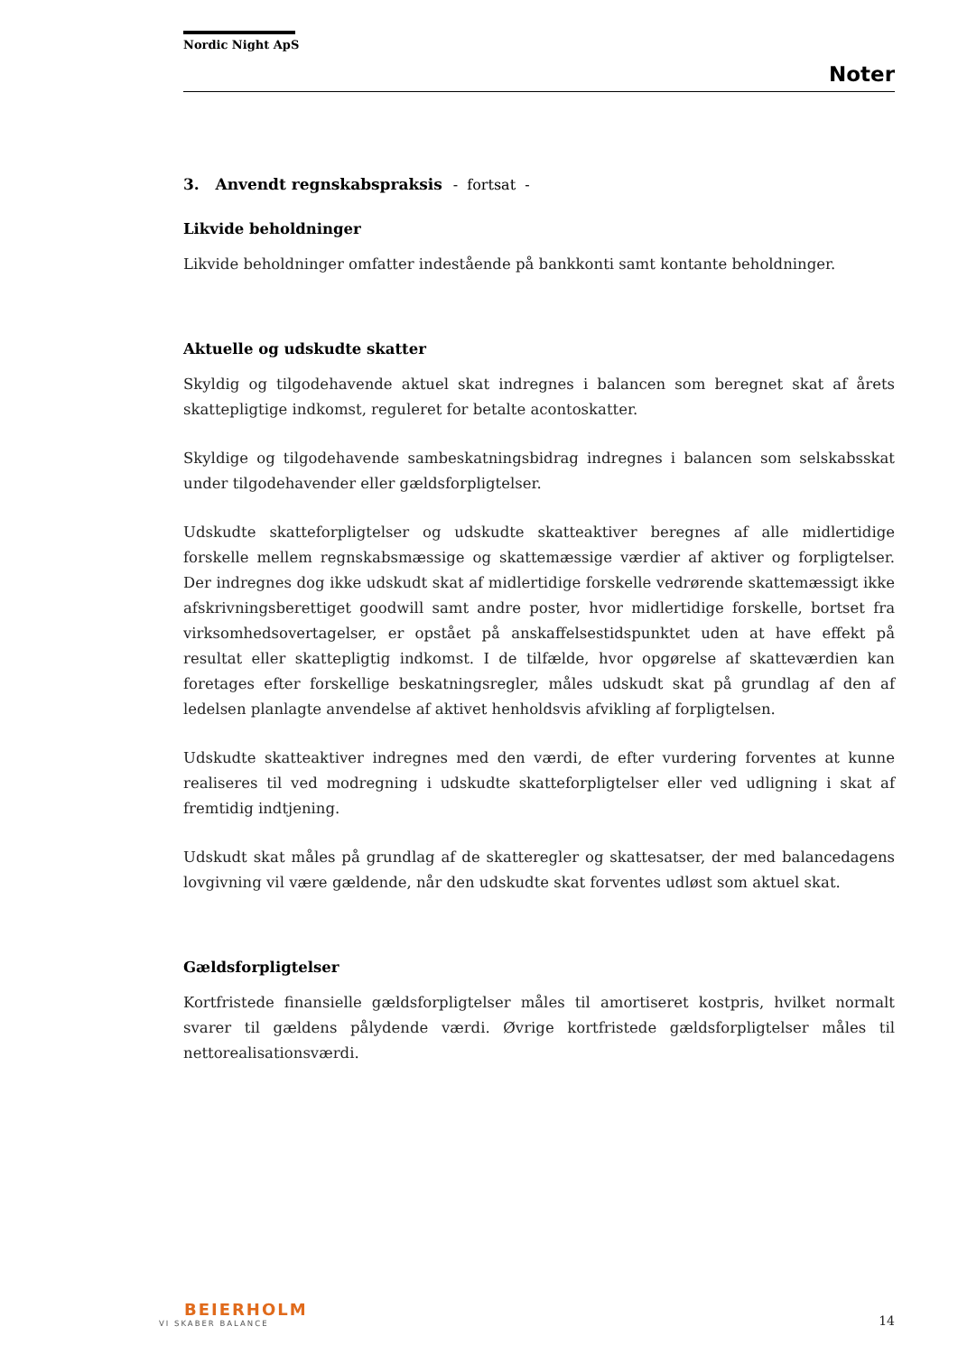Nordic Night ApS
Noter
3. Anvendt regnskabspraksis - fortsat -
Likvide beholdninger
Likvide beholdninger omfatter indestående på bankkonti samt kontante beholdninger.
Aktuelle og udskudte skatter
Skyldig og tilgodehavende aktuel skat indregnes i balancen som beregnet skat af årets skattepligtige indkomst, reguleret for betalte acontoskatter.
Skyldige og tilgodehavende sambeskatningsbidrag indregnes i balancen som selskabsskat under tilgodehavender eller gældsforpligtelser.
Udskudte skatteforpligtelser og udskudte skatteaktiver beregnes af alle midlertidige forskelle mellem regnskabsmæssige og skattemæssige værdier af aktiver og forpligtelser. Der indregnes dog ikke udskudt skat af midlertidige forskelle vedrørende skattemæssigt ikke afskrivningsberettiget goodwill samt andre poster, hvor midlertidige forskelle, bortset fra virksomhedsovertagelser, er opstået på anskaffelsestidspunktet uden at have effekt på resultat eller skattepligtig indkomst. I de tilfælde, hvor opgørelse af skatteværdien kan foretages efter forskellige beskatningsregler, måles udskudt skat på grundlag af den af ledelsen planlagte anvendelse af aktivet henholdsvis afvikling af forpligtelsen.
Udskudte skatteaktiver indregnes med den værdi, de efter vurdering forventes at kunne realiseres til ved modregning i udskudte skatteforpligtelser eller ved udligning i skat af fremtidig indtjening.
Udskudt skat måles på grundlag af de skatteregler og skattesatser, der med balancedagens lovgivning vil være gældende, når den udskudte skat forventes udløst som aktuel skat.
Gældsforpligtelser
Kortfristede finansielle gældsforpligtelser måles til amortiseret kostpris, hvilket normalt svarer til gældens pålydende værdi. Øvrige kortfristede gældsforpligtelser måles til nettorealisationsværdi.
BEIERHOLM
VI SKABER BALANCE
14